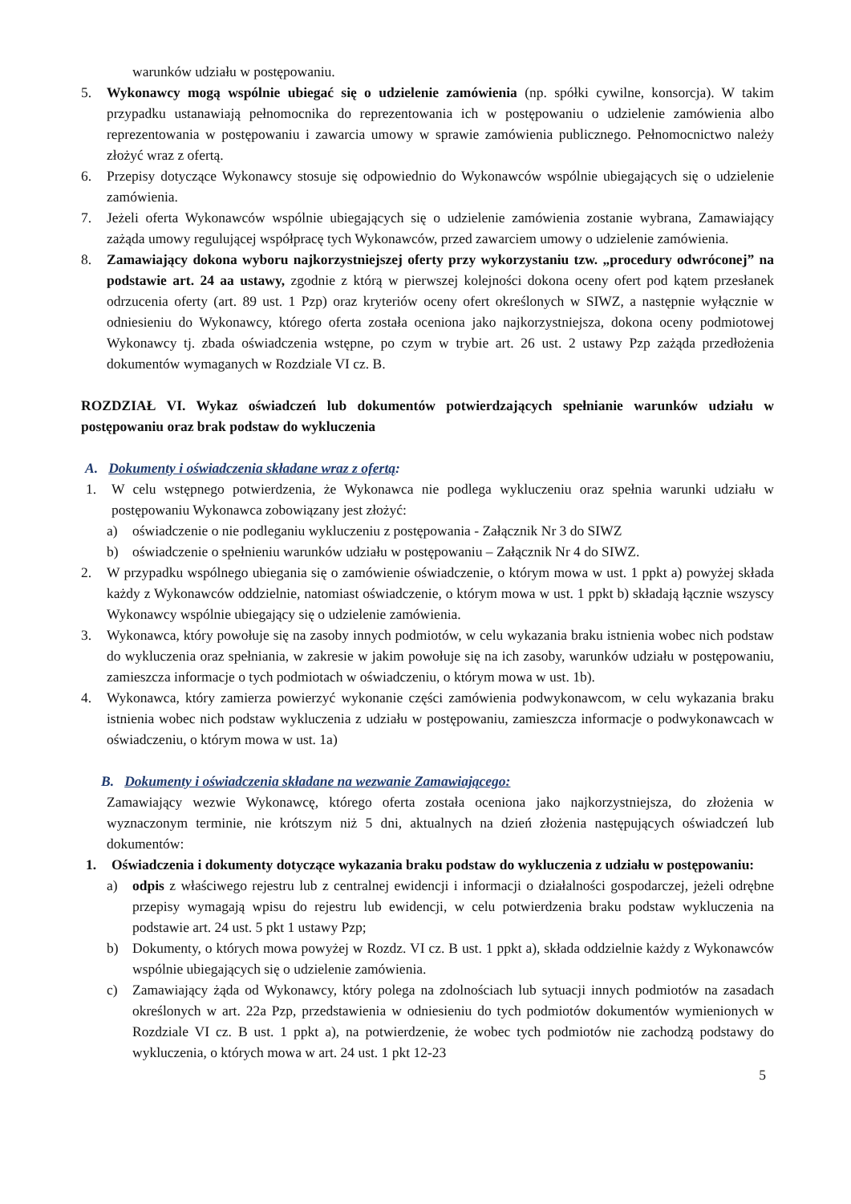warunków udziału w postępowaniu.
5. Wykonawcy mogą wspólnie ubiegać się o udzielenie zamówienia (np. spółki cywilne, konsorcja). W takim przypadku ustanawiają pełnomocnika do reprezentowania ich w postępowaniu o udzielenie zamówienia albo reprezentowania w postępowaniu i zawarcia umowy w sprawie zamówienia publicznego. Pełnomocnictwo należy złożyć wraz z ofertą.
6. Przepisy dotyczące Wykonawcy stosuje się odpowiednio do Wykonawców wspólnie ubiegających się o udzielenie zamówienia.
7. Jeżeli oferta Wykonawców wspólnie ubiegających się o udzielenie zamówienia zostanie wybrana, Zamawiający zażąda umowy regulującej współpracę tych Wykonawców, przed zawarciem umowy o udzielenie zamówienia.
8. Zamawiający dokona wyboru najkorzystniejszej oferty przy wykorzystaniu tzw. „procedury odwróconej” na podstawie art. 24 aa ustawy, zgodnie z którą w pierwszej kolejności dokona oceny ofert pod kątem przesłanek odrzucenia oferty (art. 89 ust. 1 Pzp) oraz kryteriów oceny ofert określonych w SIWZ, a następnie wyłącznie w odniesieniu do Wykonawcy, którego oferta została oceniona jako najkorzystniejsza, dokona oceny podmiotowej Wykonawcy tj. zbada oświadczenia wstępne, po czym w trybie art. 26 ust. 2 ustawy Pzp zażąda przedłożenia dokumentów wymaganych w Rozdziale VI cz. B.
ROZDZIAŁ VI. Wykaz oświadczeń lub dokumentów potwierdzających spełnianie warunków udziału w postępowaniu oraz brak podstaw do wykluczenia
A. Dokumenty i oświadczenia składane wraz z ofertą:
1. W celu wstępnego potwierdzenia, że Wykonawca nie podlega wykluczeniu oraz spełnia warunki udziału w postępowaniu Wykonawca zobowiązany jest złożyć:
a) oświadczenie o nie podleganiu wykluczeniu z postępowania - Załącznik Nr 3 do SIWZ
b) oświadczenie o spełnieniu warunków udziału w postępowaniu – Załącznik Nr 4 do SIWZ.
2. W przypadku wspólnego ubiegania się o zamówienie oświadczenie, o którym mowa w ust. 1 ppkt a) powyżej składa każdy z Wykonawców oddzielnie, natomiast oświadczenie, o którym mowa w ust. 1 ppkt b) składają łącznie wszyscy Wykonawcy wspólnie ubiegający się o udzielenie zamówienia.
3. Wykonawca, który powołuje się na zasoby innych podmiotów, w celu wykazania braku istnienia wobec nich podstaw do wykluczenia oraz spełniania, w zakresie w jakim powołuje się na ich zasoby, warunków udziału w postępowaniu, zamieszcza informacje o tych podmiotach w oświadczeniu, o którym mowa w ust. 1b).
4. Wykonawca, który zamierza powierzyć wykonanie części zamówienia podwykonawcom, w celu wykazania braku istnienia wobec nich podstaw wykluczenia z udziału w postępowaniu, zamieszcza informacje o podwykonawcach w oświadczeniu, o którym mowa w ust. 1a)
B. Dokumenty i oświadczenia składane na wezwanie Zamawiającego:
Zamawiający wezwie Wykonawcę, którego oferta została oceniona jako najkorzystniejsza, do złożenia w wyznaczonym terminie, nie krótszym niż 5 dni, aktualnych na dzień złożenia następujących oświadczeń lub dokumentów:
1. Oświadczenia i dokumenty dotyczące wykazania braku podstaw do wykluczenia z udziału w postępowaniu:
a) odpis z właściwego rejestru lub z centralnej ewidencji i informacji o działalności gospodarczej, jeżeli odrębne przepisy wymagają wpisu do rejestru lub ewidencji, w celu potwierdzenia braku podstaw wykluczenia na podstawie art. 24 ust. 5 pkt 1 ustawy Pzp;
b) Dokumenty, o których mowa powyżej w Rozdz. VI cz. B ust. 1 ppkt a), składa oddzielnie każdy z Wykonawców wspólnie ubiegających się o udzielenie zamówienia.
c) Zamawiający żąda od Wykonawcy, który polega na zdolnościach lub sytuacji innych podmiotów na zasadach określonych w art. 22a Pzp, przedstawienia w odniesieniu do tych podmiotów dokumentów wymienionych w Rozdziale VI cz. B ust. 1 ppkt a), na potwierdzenie, że wobec tych podmiotów nie zachodzą podstawy do wykluczenia, o których mowa w art. 24 ust. 1 pkt 12-23
5